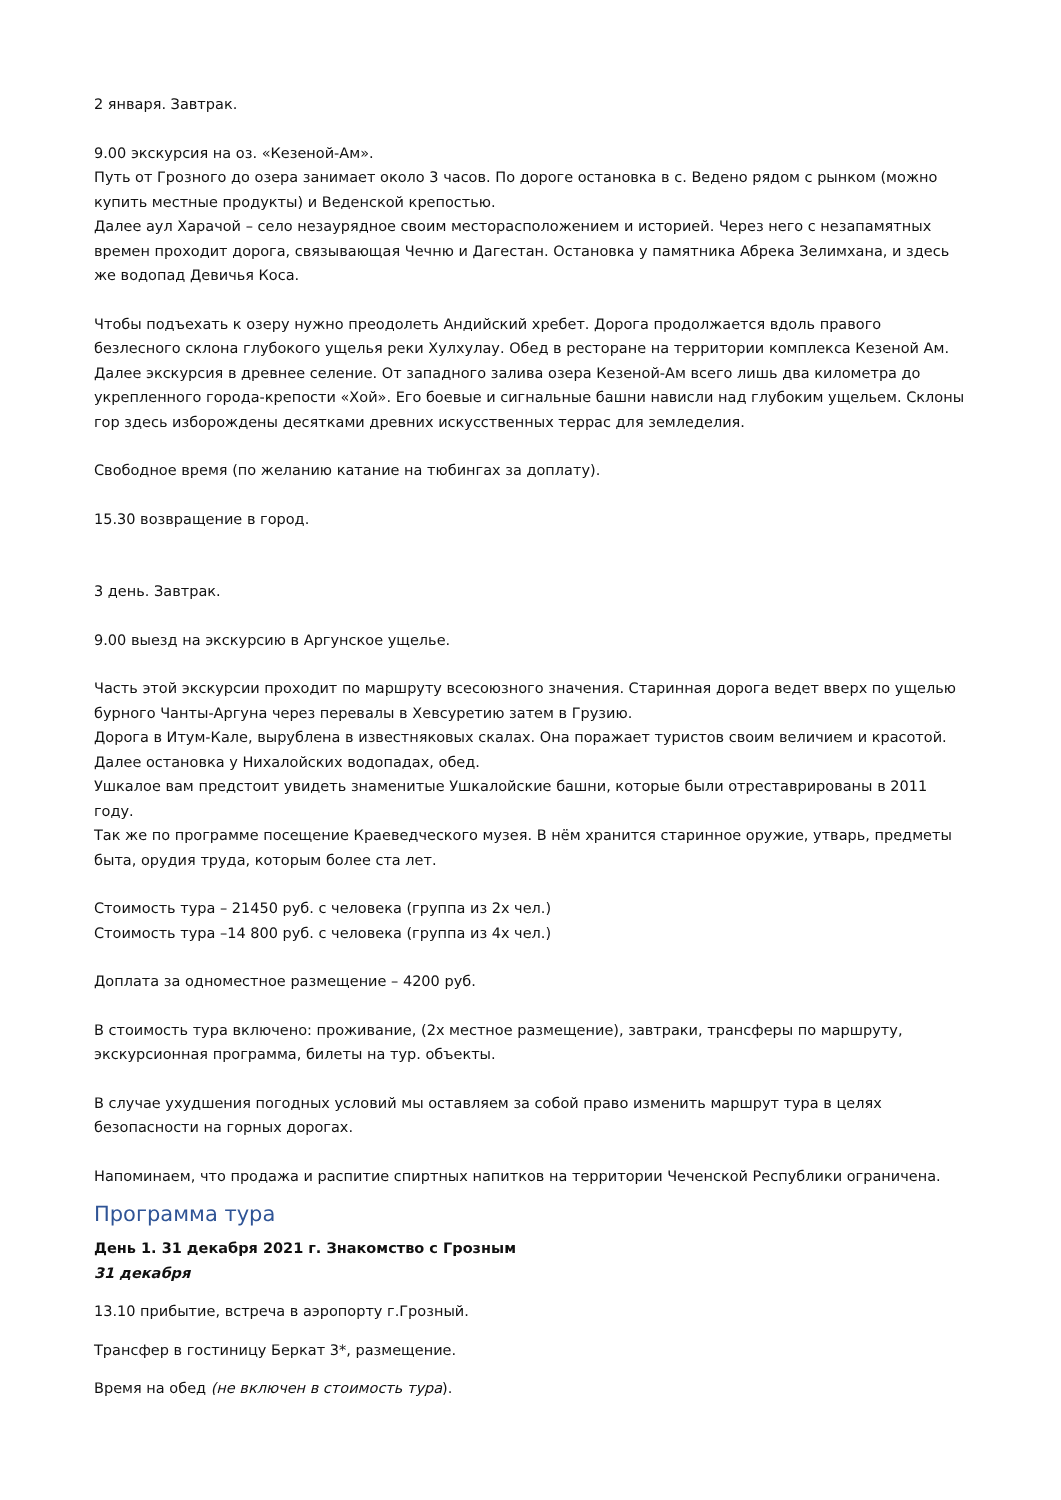2 января. Завтрак.
9.00 экскурсия на оз. «Кезеной-Ам».
Путь от Грозного до озера занимает около 3 часов. По дороге остановка в с. Ведено рядом с рынком (можно купить местные продукты) и Веденской крепостью.
Далее аул Харачой – село незаурядное своим месторасположением и историей. Через него с незапамятных времен проходит дорога, связывающая Чечню и Дагестан. Остановка у памятника Абрека Зелимхана, и здесь же водопад Девичья Коса.
Чтобы подъехать к озеру нужно преодолеть Андийский хребет. Дорога продолжается вдоль правого безлесного склона глубокого ущелья реки Хулхулау. Обед в ресторане на территории комплекса Кезеной Ам. Далее экскурсия в древнее селение. От западного залива озера Кезеной-Ам всего лишь два километра до укрепленного города-крепости «Хой». Его боевые и сигнальные башни нависли над глубоким ущельем. Склоны гор здесь изборождены десятками древних искусственных террас для земледелия.
Свободное время (по желанию катание на тюбингах за доплату).
15.30 возвращение в город.
3 день. Завтрак.
9.00 выезд на экскурсию в Аргунское ущелье.
Часть этой экскурсии проходит по маршруту всесоюзного значения. Старинная дорога ведет вверх по ущелью бурного Чанты-Аргуна через перевалы в Хевсуретию затем в Грузию.
Дорога в Итум-Кале, вырублена в известняковых скалах. Она поражает туристов своим величием и красотой.
Далее остановка у Нихалойских водопадах, обед.
Ушкалое вам предстоит увидеть знаменитые Ушкалойские башни, которые были отреставрированы в 2011 году.
Так же по программе посещение Краеведческого музея. В нём хранится старинное оружие, утварь, предметы быта, орудия труда, которым более ста лет.
Стоимость тура – 21450 руб. с человека (группа из 2х чел.)
Стоимость тура –14 800 руб. с человека (группа из 4х чел.)
Доплата за одноместное размещение – 4200 руб.
В стоимость тура включено: проживание, (2х местное размещение), завтраки, трансферы по маршруту, экскурсионная программа, билеты на тур. объекты.
В случае ухудшения погодных условий мы оставляем за собой право изменить маршрут тура в целях безопасности на горных дорогах.
Напоминаем, что продажа и распитие спиртных напитков на территории Чеченской Республики ограничена.
Программа тура
День 1. 31 декабря 2021 г. Знакомство с Грозным
31 декабря
13.10 прибытие, встреча в аэропорту г.Грозный.
Трансфер в гостиницу Беркат 3*, размещение.
Время на обед (не включен в стоимость тура).